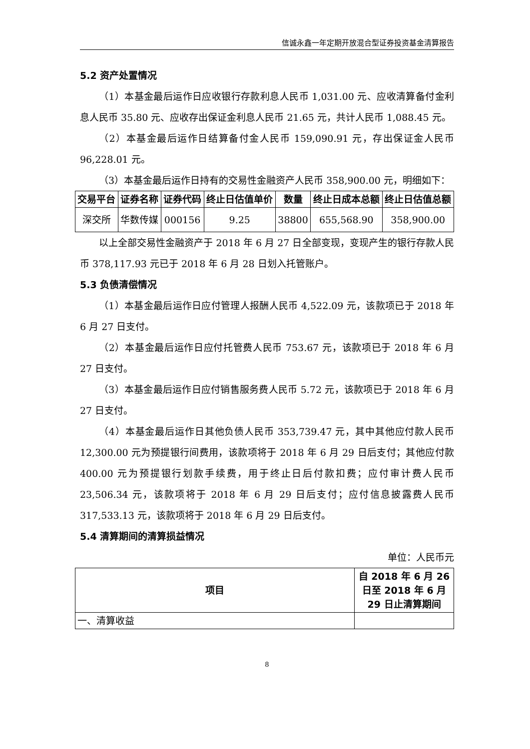信诚永鑫一年定期开放混合型证券投资基金清算报告
5.2 资产处置情况
（1）本基金最后运作日应收银行存款利息人民币 1,031.00 元、应收清算备付金利息人民币 35.80 元、应收存出保证金利息人民币 21.65 元，共计人民币 1,088.45 元。
（2）本基金最后运作日结算备付金人民币 159,090.91 元，存出保证金人民币 96,228.01 元。
（3）本基金最后运作日持有的交易性金融资产人民币 358,900.00 元，明细如下：
| 交易平台 | 证券名称 | 证券代码 | 终止日估值单价 | 数量 | 终止日成本总额 | 终止日估值总额 |
| --- | --- | --- | --- | --- | --- | --- |
| 深交所 | 华数传媒 | 000156 | 9.25 | 38800 | 655,568.90 | 358,900.00 |
以上全部交易性金融资产于 2018 年 6 月 27 日全部变现，变现产生的银行存款人民币 378,117.93 元已于 2018 年 6 月 28 日划入托管账户。
5.3 负债清偿情况
（1）本基金最后运作日应付管理人报酬人民币 4,522.09 元，该款项已于 2018 年 6 月 27 日支付。
（2）本基金最后运作日应付托管费人民币 753.67 元，该款项已于 2018 年 6 月 27 日支付。
（3）本基金最后运作日应付销售服务费人民币 5.72 元，该款项已于 2018 年 6 月 27 日支付。
（4）本基金最后运作日其他负债人民币 353,739.47 元，其中其他应付款人民币 12,300.00 元为预提银行间费用，该款项将于 2018 年 6 月 29 日后支付；其他应付款 400.00 元为预提银行划款手续费，用于终止日后付款扣费；应付审计费人民币 23,506.34 元，该款项将于 2018 年 6 月 29 日后支付；应付信息披露费人民币 317,533.13 元，该款项将于 2018 年 6 月 29 日后支付。
5.4 清算期间的清算损益情况
单位：人民币元
| 项目 | 自 2018 年 6 月 26 日至 2018 年 6 月 29 日止清算期间 |
| --- | --- |
| 一、清算收益 | |
8